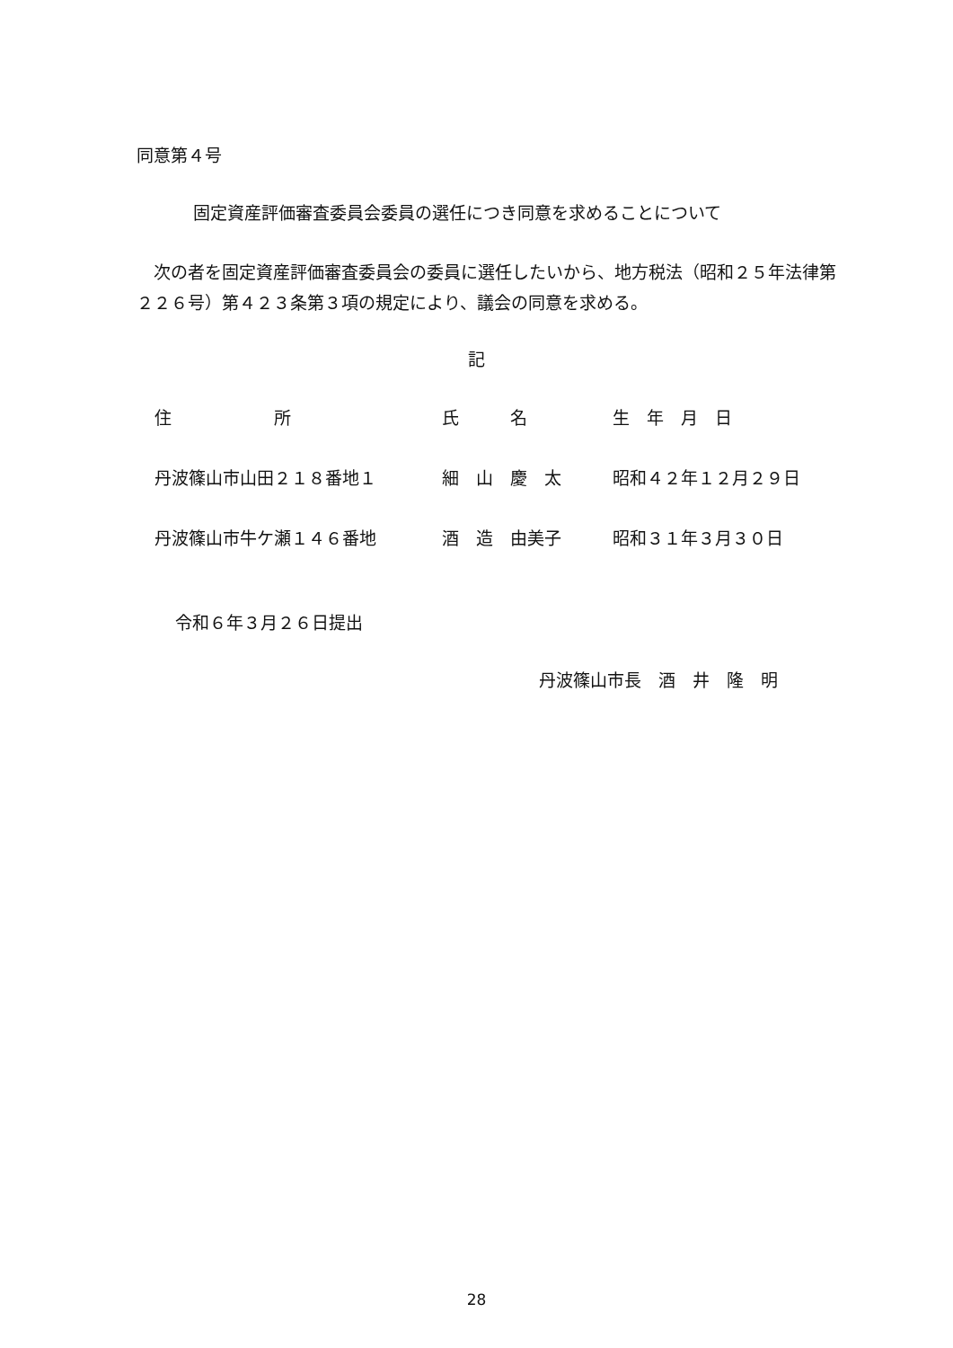同意第４号
固定資産評価審査委員会委員の選任につき同意を求めることについて
　次の者を固定資産評価審査委員会の委員に選任したいから、地方税法（昭和２５年法律第２２６号）第４２３条第３項の規定により、議会の同意を求める。
記
| 住 所 | 氏 名 | 生 年 月 日 |
| --- | --- | --- |
| 丹波篠山市山田２１８番地１ | 細 山 慶 太 | 昭和４２年１２月２９日 |
| 丹波篠山市牛ケ瀬１４６番地 | 酒 造 由美子 | 昭和３１年３月３０日 |
令和６年３月２６日提出
丹波篠山市長　酒　井　隆　明
28